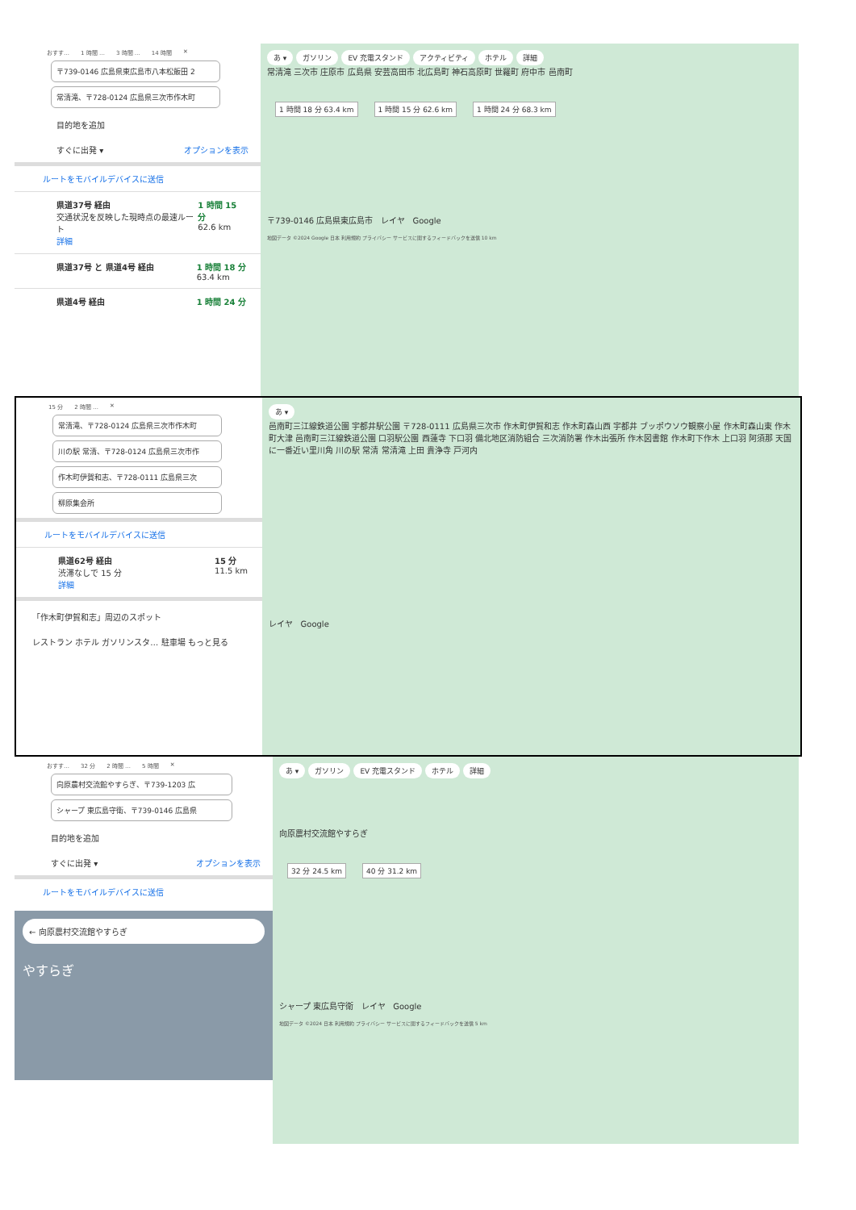おすす… 1 時間 … 3 時間 … 14 時間 ✕
〒739-0146 広島県東広島市八本松飯田 2
常清滝、〒728-0124 広島県三次市作木町
目的地を追加
すぐに出発 ▾ オプションを表示
ルートをモバイルデバイスに送信
県道37号 経由
交通状況を反映した現時点の最速ルート
詳細
1 時間 15 分
62.6 km
県道37号 と 県道4号 経由 1 時間 18 分
63.4 km
県道4号 経由 1 時間 24 分
あ ▾ ガソリン EV 充電スタンド アクティビティ ホテル 詳細
常清滝 三次市 庄原市 広島県 安芸高田市 北広島町 神石高原町 世羅町 府中市 邑南町
1 時間 18 分 63.4 km 1 時間 15 分 62.6 km 1 時間 24 分 68.3 km
〒739-0146 広島県東広島市 レイヤ Google
地図データ ©2024 Google 日本 利用規約 プライバシー サービスに関するフィードバックを送信 10 km
15 分 2 時間 … ✕
常清滝、〒728-0124 広島県三次市作木町
川の駅 常清、〒728-0124 広島県三次市作
作木町伊賀和志、〒728-0111 広島県三次
柳原集会所
ルートをモバイルデバイスに送信
県道62号 経由
渋滞なしで 15 分
詳細
15 分
11.5 km
「作木町伊賀和志」周辺のスポット
レストラン ホテル ガソリンスタ… 駐車場 もっと見る
あ ▾
邑南町三江線鉄道公園 宇都井駅公園 〒728-0111 広島県三次市 作木町伊賀和志 作木町森山西 宇都井 ブッポウソウ観察小屋 作木町森山東 作木町大津 邑南町三江線鉄道公園 口羽駅公園 西蓮寺 下口羽 備北地区消防組合 三次消防署 作木出張所 作木図書館 作木町下作木 上口羽 阿須那 天国に一番近い里川角 川の駅 常清 常清滝 上田 貴浄寺 戸河内
レイヤ Google
おすす… 32 分 2 時間 … 5 時間 ✕
向原農村交流館やすらぎ、〒739-1203 広
シャープ 東広島守衛、〒739-0146 広島県
目的地を追加
すぐに出発 ▾ オプションを表示
ルートをモバイルデバイスに送信
← 向原農村交流館やすらぎ
やすらぎ
あ ▾ ガソリン EV 充電スタンド ホテル 詳細
向原農村交流館やすらぎ
32 分 24.5 km 40 分 31.2 km
シャープ 東広島守衛 レイヤ Google
地図データ ©2024 日本 利用規約 プライバシー サービスに関するフィードバックを送信 5 km